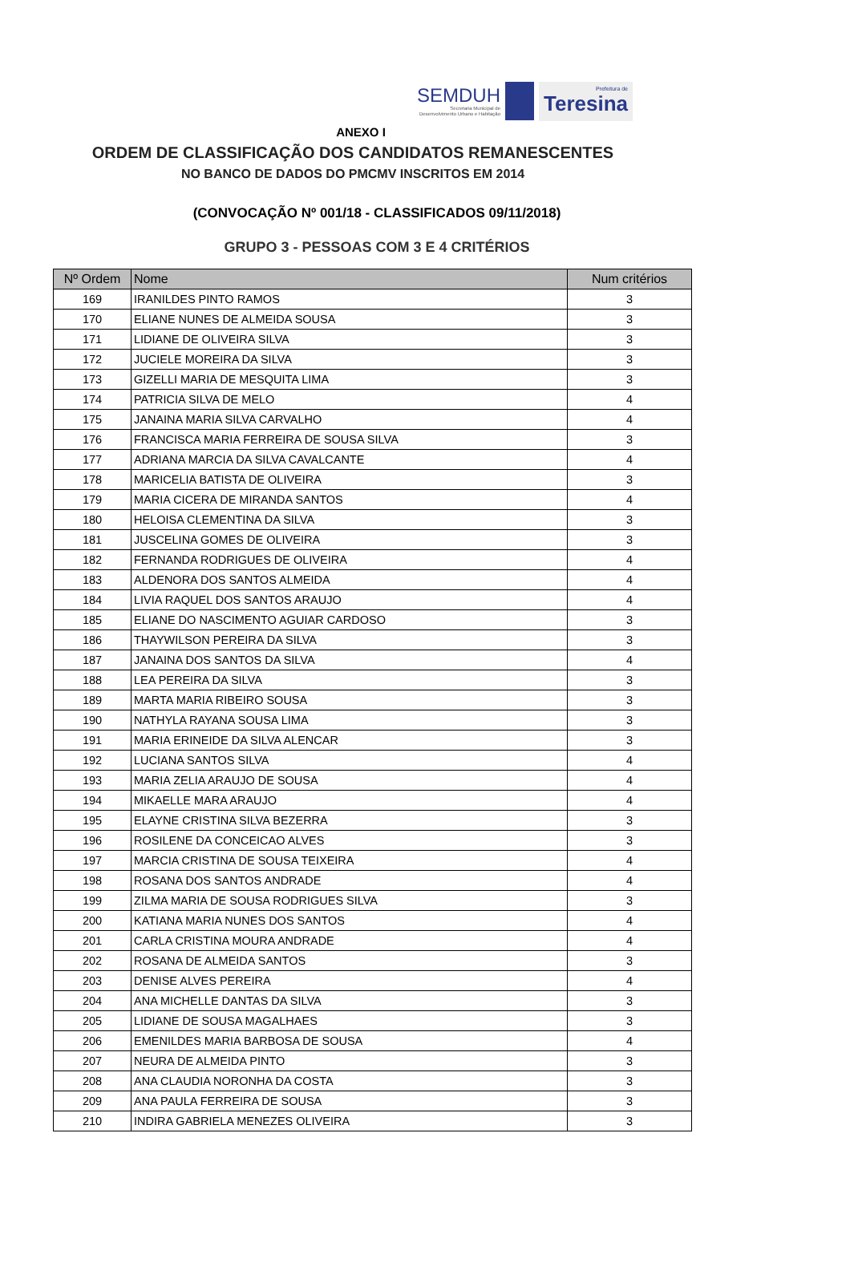SEMDUH
Secretaria Municipal de
Desenvolvimento Urbano e Habitação
Prefeitura de
Teresina
ANEXO I
ORDEM DE CLASSIFICAÇÃO DOS CANDIDATOS REMANESCENTES
NO BANCO DE DADOS DO PMCMV INSCRITOS EM 2014
(CONVOCAÇÃO Nº 001/18 - CLASSIFICADOS 09/11/2018)
GRUPO 3 - PESSOAS COM 3 E 4 CRITÉRIOS
| Nº Ordem | Nome | Num critérios |
| --- | --- | --- |
| 169 | IRANILDES PINTO RAMOS | 3 |
| 170 | ELIANE NUNES DE ALMEIDA SOUSA | 3 |
| 171 | LIDIANE DE OLIVEIRA SILVA | 3 |
| 172 | JUCIELE MOREIRA DA SILVA | 3 |
| 173 | GIZELLI MARIA DE MESQUITA LIMA | 3 |
| 174 | PATRICIA SILVA DE MELO | 4 |
| 175 | JANAINA MARIA SILVA CARVALHO | 4 |
| 176 | FRANCISCA MARIA FERREIRA DE SOUSA SILVA | 3 |
| 177 | ADRIANA MARCIA DA SILVA CAVALCANTE | 4 |
| 178 | MARICELIA BATISTA DE OLIVEIRA | 3 |
| 179 | MARIA CICERA DE MIRANDA SANTOS | 4 |
| 180 | HELOISA CLEMENTINA DA SILVA | 3 |
| 181 | JUSCELINA GOMES DE OLIVEIRA | 3 |
| 182 | FERNANDA RODRIGUES DE OLIVEIRA | 4 |
| 183 | ALDENORA DOS SANTOS ALMEIDA | 4 |
| 184 | LIVIA RAQUEL DOS SANTOS ARAUJO | 4 |
| 185 | ELIANE DO NASCIMENTO AGUIAR CARDOSO | 3 |
| 186 | THAYWILSON PEREIRA DA SILVA | 3 |
| 187 | JANAINA DOS SANTOS DA SILVA | 4 |
| 188 | LEA PEREIRA DA SILVA | 3 |
| 189 | MARTA MARIA RIBEIRO SOUSA | 3 |
| 190 | NATHYLA RAYANA SOUSA LIMA | 3 |
| 191 | MARIA ERINEIDE DA SILVA ALENCAR | 3 |
| 192 | LUCIANA SANTOS SILVA | 4 |
| 193 | MARIA ZELIA ARAUJO DE SOUSA | 4 |
| 194 | MIKAELLE MARA ARAUJO | 4 |
| 195 | ELAYNE CRISTINA SILVA BEZERRA | 3 |
| 196 | ROSILENE DA CONCEICAO ALVES | 3 |
| 197 | MARCIA CRISTINA DE SOUSA TEIXEIRA | 4 |
| 198 | ROSANA DOS SANTOS ANDRADE | 4 |
| 199 | ZILMA MARIA DE SOUSA RODRIGUES SILVA | 3 |
| 200 | KATIANA MARIA NUNES DOS SANTOS | 4 |
| 201 | CARLA CRISTINA MOURA ANDRADE | 4 |
| 202 | ROSANA DE ALMEIDA SANTOS | 3 |
| 203 | DENISE ALVES PEREIRA | 4 |
| 204 | ANA MICHELLE DANTAS DA SILVA | 3 |
| 205 | LIDIANE DE SOUSA MAGALHAES | 3 |
| 206 | EMENILDES MARIA BARBOSA DE SOUSA | 4 |
| 207 | NEURA DE ALMEIDA PINTO | 3 |
| 208 | ANA CLAUDIA NORONHA DA COSTA | 3 |
| 209 | ANA PAULA FERREIRA DE SOUSA | 3 |
| 210 | INDIRA GABRIELA MENEZES OLIVEIRA | 3 |